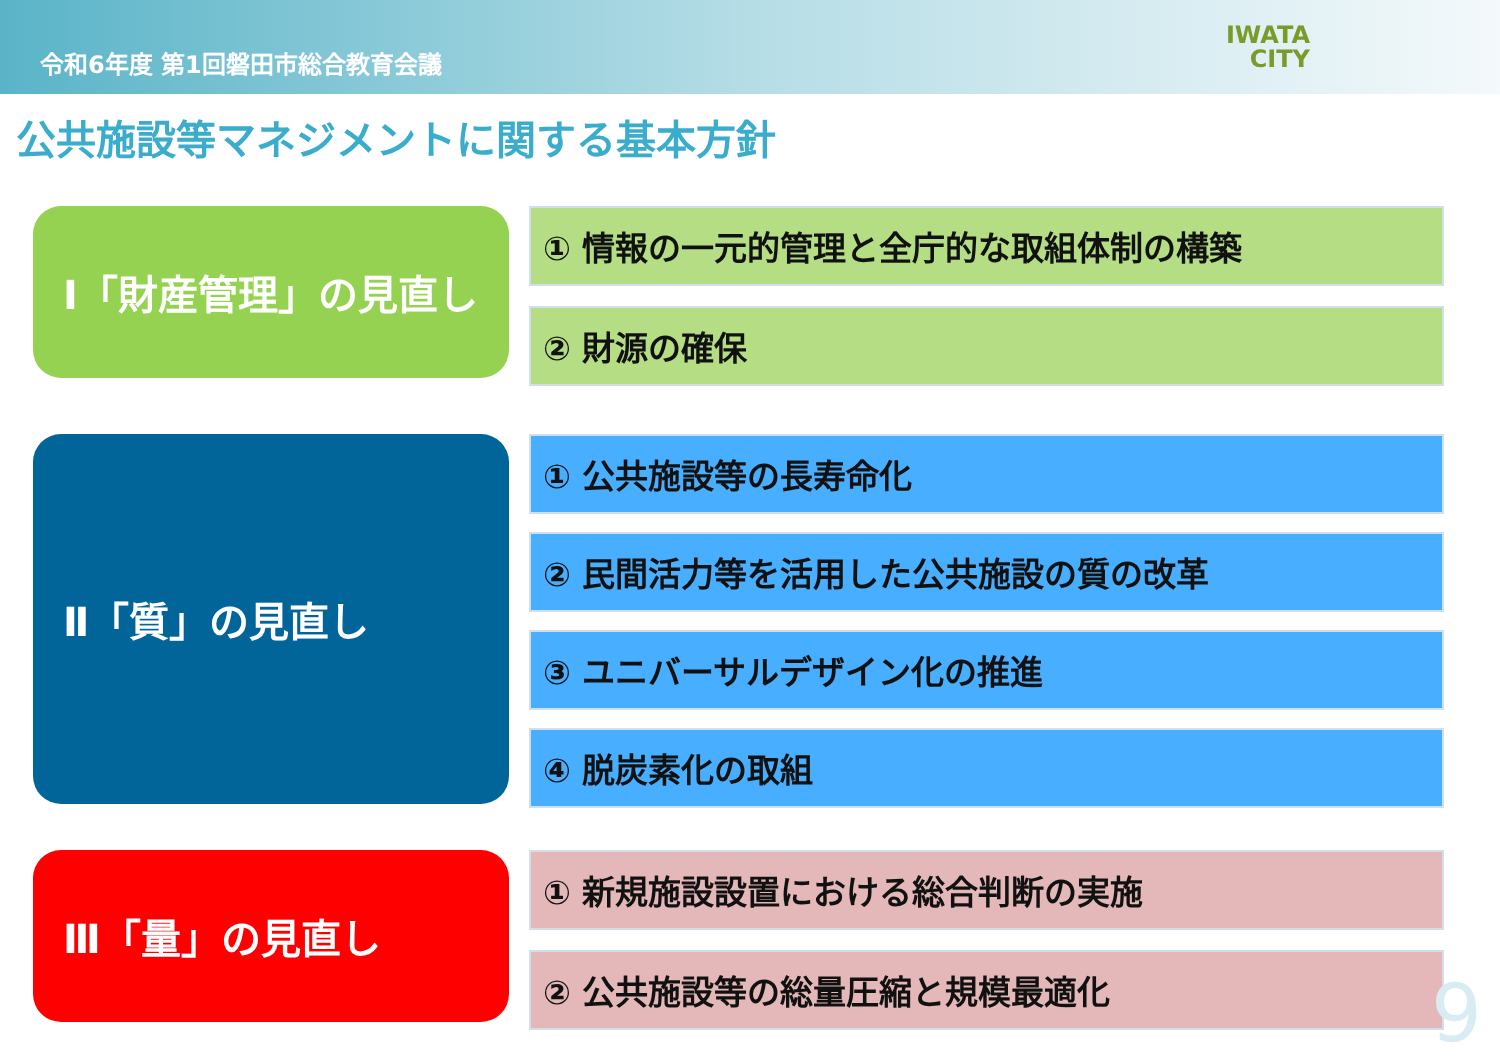令和6年度 第1回磐田市総合教育会議 IWATA
CITY
公共施設等マネジメントに関する基本方針
Ⅰ「財産管理」の見直し
① 情報の一元的管理と全庁的な取組体制の構築
② 財源の確保
Ⅱ「質」の見直し
① 公共施設等の長寿命化
② 民間活力等を活用した公共施設の質の改革
③ ユニバーサルデザイン化の推進
④ 脱炭素化の取組
Ⅲ「量」の見直し
① 新規施設設置における総合判断の実施
② 公共施設等の総量圧縮と規模最適化
9